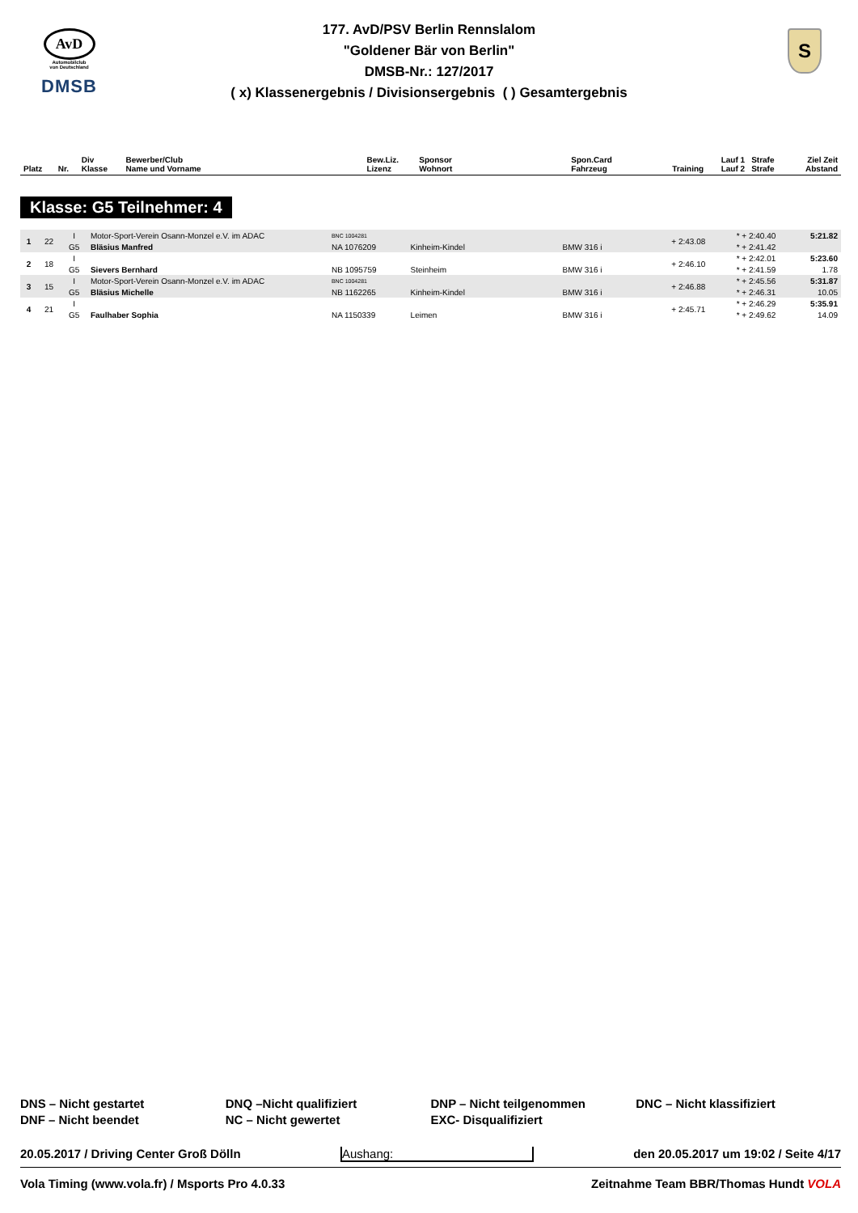AvD
Automobilclub
von Deutschland
DMSB
S
177. AvD/PSV Berlin Rennslalom
"Goldener Bär von Berlin"
DMSB-Nr.: 127/2017
( x) Klassenergebnis / Divisionsergebnis ( ) Gesamtergebnis
| Platz | Nr. | Div Klasse | Bewerber/Club Name und Vorname | Bew.Liz. Lizenz | Sponsor Wohnort | Spon.Card Fahrzeug | Training | Lauf 1 Lauf 2 | Strafe Strafe | Ziel Zeit Abstand |
| --- | --- | --- | --- | --- | --- | --- | --- | --- | --- | --- |
Klasse: G5 Teilnehmer: 4
| 1 | 22 | I | Motor-Sport-Verein Osann-Monzel e.V. im ADAC | BNC 1004281 | | | + 2:43.08 | * + 2:40.40 | | 5:21.82 |
| | | G5 | Bläsius Manfred | NA 1076209 | Kinheim-Kindel | BMW 316 i | | * + 2:41.42 | | |
| 2 | 18 | I | | | | | + 2:46.10 | * + 2:42.01 | | 5:23.60 |
| | | G5 | Sievers Bernhard | NB 1095759 | Steinheim | BMW 316 i | | * + 2:41.59 | | 1.78 |
| 3 | 15 | I | Motor-Sport-Verein Osann-Monzel e.V. im ADAC | BNC 1004281 | | | + 2:46.88 | * + 2:45.56 | | 5:31.87 |
| | | G5 | Bläsius Michelle | NB 1162265 | Kinheim-Kindel | BMW 316 i | | * + 2:46.31 | | 10.05 |
| 4 | 21 | I | | | | | + 2:45.71 | * + 2:46.29 | | 5:35.91 |
| | | G5 | Faulhaber Sophia | NA 1150339 | Leimen | BMW 316 i | | * + 2:49.62 | | 14.09 |
DNS – Nicht gestartet
DNF – Nicht beendet
DNQ –Nicht qualifiziert
NC – Nicht gewertet
DNP – Nicht teilgenommen
EXC- Disqualifiziert
DNC – Nicht klassifiziert
20.05.2017 / Driving Center Groß Dölln Aushang: den 20.05.2017 um 19:02 / Seite 4/17
Vola Timing (www.vola.fr) / Msports Pro 4.0.33 Zeitnahme Team BBR/Thomas Hundt VOLA